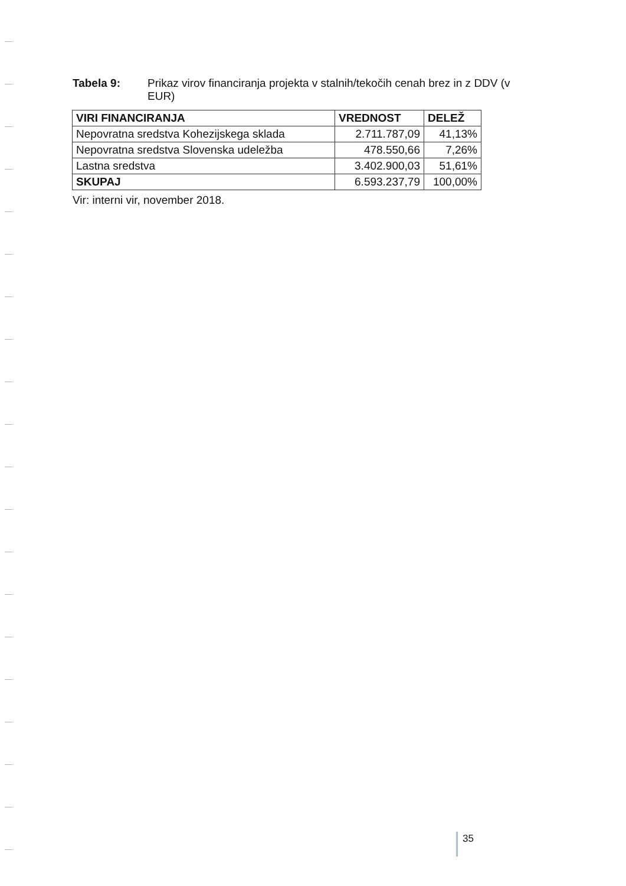Tabela 9: Prikaz virov financiranja projekta v stalnih/tekočih cenah brez in z DDV (v EUR)
| VIRI FINANCIRANJA | VREDNOST | DELEŽ |
| --- | --- | --- |
| Nepovratna sredstva Kohezijskega sklada | 2.711.787,09 | 41,13% |
| Nepovratna sredstva Slovenska udeležba | 478.550,66 | 7,26% |
| Lastna sredstva | 3.402.900,03 | 51,61% |
| SKUPAJ | 6.593.237,79 | 100,00% |
Vir: interni vir, november 2018.
35